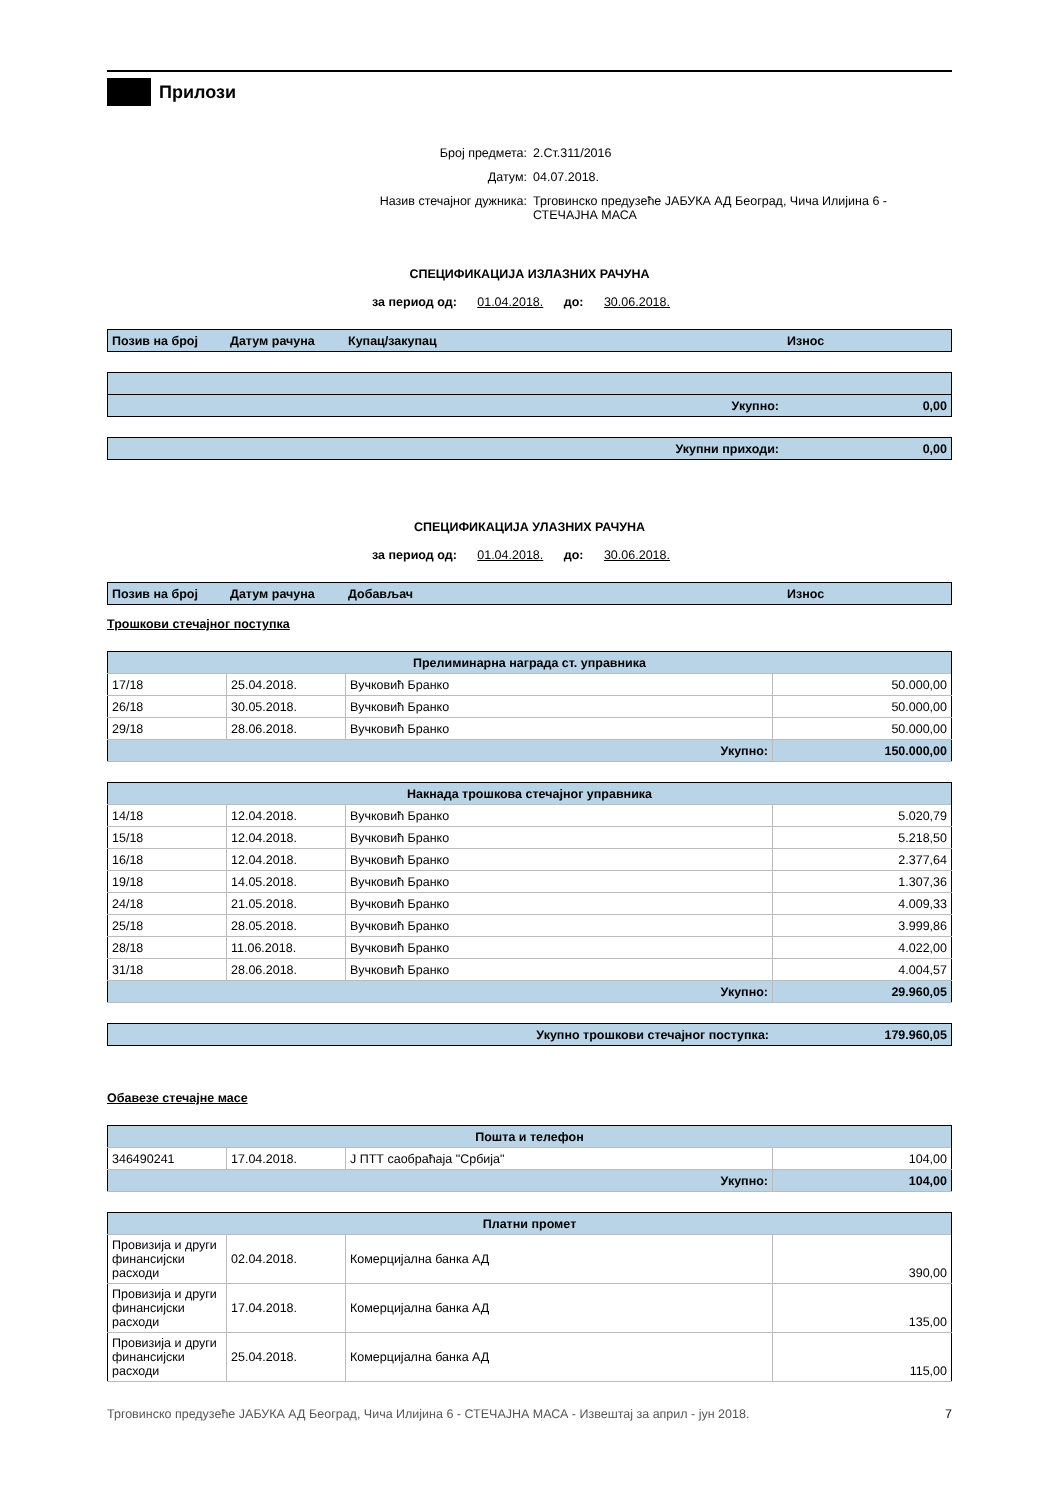Прилози
Број предмета: 2.Ст.311/2016
Датум: 04.07.2018.
Назив стечајног дужника: Трговинско предузеће ЈАБУКА АД Београд, Чича Илијина 6 - СТЕЧАЈНА МАСА
СПЕЦИФИКАЦИЈА ИЗЛАЗНИХ РАЧУНА
за период од: 01.04.2018. до: 30.06.2018.
| Позив на број | Датум рачуна | Купац/закупац | Износ |
| Укупно: | 0,00 |
| Укупни приходи: | 0,00 |
СПЕЦИФИКАЦИЈА УЛАЗНИХ РАЧУНА
за период од: 01.04.2018. до: 30.06.2018.
| Позив на број | Датум рачуна | Добављач | Износ |
Трошкови стечајног поступка
| Прелиминарна награда ст. управника | | | |
| --- | --- | --- | --- |
| 17/18 | 25.04.2018. | Вучковић Бранко | 50.000,00 |
| 26/18 | 30.05.2018. | Вучковић Бранко | 50.000,00 |
| 29/18 | 28.06.2018. | Вучковић Бранко | 50.000,00 |
| Укупно: | | | 150.000,00 |
| Накнада трошкова стечајног управника | | | |
| --- | --- | --- | --- |
| 14/18 | 12.04.2018. | Вучковић Бранко | 5.020,79 |
| 15/18 | 12.04.2018. | Вучковић Бранко | 5.218,50 |
| 16/18 | 12.04.2018. | Вучковић Бранко | 2.377,64 |
| 19/18 | 14.05.2018. | Вучковић Бранко | 1.307,36 |
| 24/18 | 21.05.2018. | Вучковић Бранко | 4.009,33 |
| 25/18 | 28.05.2018. | Вучковић Бранко | 3.999,86 |
| 28/18 | 11.06.2018. | Вучковић Бранко | 4.022,00 |
| 31/18 | 28.06.2018. | Вучковић Бранко | 4.004,57 |
| Укупно: | | | 29.960,05 |
| Укупно трошкови стечајног поступка: | 179.960,05 |
Обавезе стечајне масе
| Пошта и телефон | | | |
| --- | --- | --- | --- |
| 346490241 | 17.04.2018. | Ј ПТТ саобраћаја "Србија" | 104,00 |
| Укупно: | | | 104,00 |
| Платни промет | | | |
| --- | --- | --- | --- |
| Провизија и други финансијски расходи | 02.04.2018. | Комерцијална банка АД | 390,00 |
| Провизија и други финансијски расходи | 17.04.2018. | Комерцијална банка АД | 135,00 |
| Провизија и други финансијски расходи | 25.04.2018. | Комерцијална банка АД | 115,00 |
Трговинско предузеће ЈАБУКА АД Београд, Чича Илијина 6 - СТЕЧАЈНА МАСА - Извештај за април - јун 2018. 7